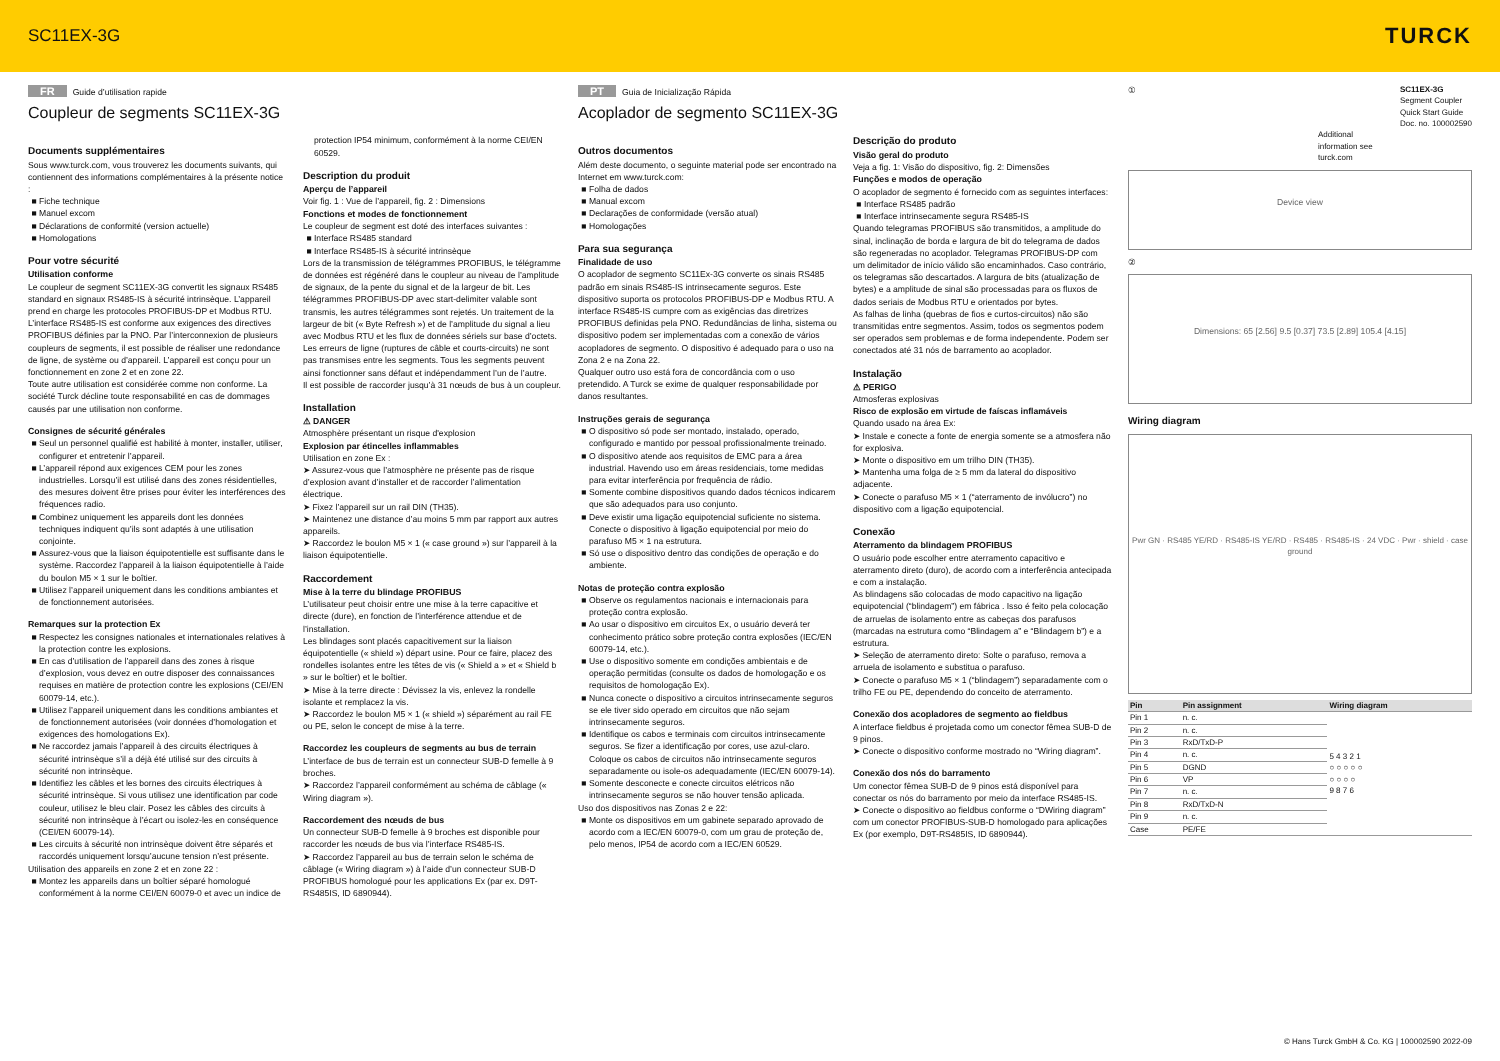SC11EX-3G TURCK
FR Guide d’utilisation rapide
Coupleur de segments SC11EX-3G
Documents supplémentaires
Sous www.turck.com, vous trouverez les documents suivants, qui contiennent des informations complémentaires à la présente notice :
Fiche technique
Manuel excom
Déclarations de conformité (version actuelle)
Homologations
Pour votre sécurité
Utilisation conforme
Le coupleur de segment SC11EX-3G convertit les signaux RS485 standard en signaux RS485-IS à sécurité intrinsèque. L’appareil prend en charge les protocoles PROFIBUS-DP et Modbus RTU. L’interface RS485-IS est conforme aux exigences des directives PROFIBUS définies par la PNO. Par l’interconnexion de plusieurs coupleurs de segments, il est possible de réaliser une redondance de ligne, de système ou d’appareil. L’appareil est conçu pour un fonctionnement en zone 2 et en zone 22.
Toute autre utilisation est considérée comme non conforme. La société Turck décline toute responsabilité en cas de dommages causés par une utilisation non conforme.
Consignes de sécurité générales
Seul un personnel qualifié est habilité à monter, installer, utiliser, configurer et entretenir l’appareil.
L’appareil répond aux exigences CEM pour les zones industrielles. Lorsqu’il est utilisé dans des zones résidentielles, des mesures doivent être prises pour éviter les interférences des fréquences radio.
Combinez uniquement les appareils dont les données techniques indiquent qu’ils sont adaptés à une utilisation conjointe.
Assurez-vous que la liaison équipotentielle est suffisante dans le système. Raccordez l’appareil à la liaison équipotentielle à l’aide du boulon M5 × 1 sur le boîtier.
Utilisez l’appareil uniquement dans les conditions ambiantes et de fonctionnement autorisées.
Remarques sur la protection Ex
Respectez les consignes nationales et internationales relatives à la protection contre les explosions.
En cas d’utilisation de l’appareil dans des zones à risque d’explosion, vous devez en outre disposer des connaissances requises en matière de protection contre les explosions (CEI/EN 60079-14, etc.).
Utilisez l’appareil uniquement dans les conditions ambiantes et de fonctionnement autorisées (voir données d’homologation et exigences des homologations Ex).
Ne raccordez jamais l’appareil à des circuits électriques à sécurité intrinsèque s’il a déjà été utilisé sur des circuits à sécurité non intrinsèque.
Identifiez les câbles et les bornes des circuits électriques à sécurité intrinsèque. Si vous utilisez une identification par code couleur, utilisez le bleu clair. Posez les câbles des circuits à sécurité non intrinsèque à l’écart ou isolez-les en conséquence (CEI/EN 60079-14).
Les circuits à sécurité non intrinsèque doivent être séparés et raccordés uniquement lorsqu’aucune tension n’est présente.
Utilisation des appareils en zone 2 et en zone 22 :
Montez les appareils dans un boîtier séparé homologué conformément à la norme CEI/EN 60079-0 et avec un indice de protection IP54 minimum, conformément à la norme CEI/EN 60529.
Description du produit
Aperçu de l’appareil
Voir fig. 1 : Vue de l’appareil, fig. 2 : Dimensions
Fonctions et modes de fonctionnement
Le coupleur de segment est doté des interfaces suivantes :
Interface RS485 standard
Interface RS485-IS à sécurité intrinsèque
Lors de la transmission de télégrammes PROFIBUS, le télégramme de données est régénéré dans le coupleur au niveau de l’amplitude de signaux, de la pente du signal et de la largeur de bit. Les télégrammes PROFIBUS-DP avec start-delimiter valable sont transmis, les autres télégrammes sont rejetés. Un traitement de la largeur de bit (« Byte Refresh ») et de l’amplitude du signal a lieu avec Modbus RTU et les flux de données sériels sur base d’octets.
Les erreurs de ligne (ruptures de câble et courts-circuits) ne sont pas transmises entre les segments. Tous les segments peuvent ainsi fonctionner sans défaut et indépendamment l’un de l’autre.
Il est possible de raccorder jusqu’à 31 nœuds de bus à un coupleur.
Installation
⚠ DANGER
Atmosphère présentant un risque d'explosion
Explosion par étincelles inflammables
Utilisation en zone Ex :
➤ Assurez-vous que l’atmosphère ne présente pas de risque d’explosion avant d’installer et de raccorder l’alimentation électrique.
➤ Fixez l’appareil sur un rail DIN (TH35).
➤ Maintenez une distance d’au moins 5 mm par rapport aux autres appareils.
➤ Raccordez le boulon M5 × 1 (« case ground ») sur l’appareil à la liaison équipotentielle.
Raccordement
Mise à la terre du blindage PROFIBUS
L’utilisateur peut choisir entre une mise à la terre capacitive et directe (dure), en fonction de l’interférence attendue et de l’installation.
Les blindages sont placés capacitivement sur la liaison équipotentielle (« shield ») départ usine. Pour ce faire, placez des rondelles isolantes entre les têtes de vis (« Shield a » et « Shield b » sur le boîtier) et le boîtier.
➤ Mise à la terre directe : Dévissez la vis, enlevez la rondelle isolante et remplacez la vis.
➤ Raccordez le boulon M5 × 1 (« shield ») séparément au rail FE ou PE, selon le concept de mise à la terre.
Raccordez les coupleurs de segments au bus de terrain
L’interface de bus de terrain est un connecteur SUB-D femelle à 9 broches.
➤ Raccordez l’appareil conformément au schéma de câblage (« Wiring diagram »).
Raccordement des nœuds de bus
Un connecteur SUB-D femelle à 9 broches est disponible pour raccorder les nœuds de bus via l’interface RS485-IS.
➤ Raccordez l’appareil au bus de terrain selon le schéma de câblage (« Wiring diagram ») à l’aide d’un connecteur SUB-D PROFIBUS homologué pour les applications Ex (par ex. D9T-RS485IS, ID 6890944).
PT Guia de Inicialização Rápida
Acoplador de segmento SC11EX-3G
Outros documentos
Além deste documento, o seguinte material pode ser encontrado na Internet em www.turck.com:
Folha de dados
Manual excom
Declarações de conformidade (versão atual)
Homologações
Para sua segurança
Finalidade de uso
O acoplador de segmento SC11Ex-3G converte os sinais RS485 padrão em sinais RS485-IS intrinsecamente seguros. Este dispositivo suporta os protocolos PROFIBUS-DP e Modbus RTU. A interface RS485-IS cumpre com as exigências das diretrizes PROFIBUS definidas pela PNO. Redundâncias de linha, sistema ou dispositivo podem ser implementadas com a conexão de vários acopladores de segmento. O dispositivo é adequado para o uso na Zona 2 e na Zona 22.
Qualquer outro uso está fora de concordância com o uso pretendido. A Turck se exime de qualquer responsabilidade por danos resultantes.
Instruções gerais de segurança
O dispositivo só pode ser montado, instalado, operado, configurado e mantido por pessoal profissionalmente treinado.
O dispositivo atende aos requisitos de EMC para a área industrial. Havendo uso em áreas residenciais, tome medidas para evitar interferência por frequência de rádio.
Somente combine dispositivos quando dados técnicos indicarem que são adequados para uso conjunto.
Deve existir uma ligação equipotencial suficiente no sistema. Conecte o dispositivo à ligação equipotencial por meio do parafuso M5 × 1 na estrutura.
Só use o dispositivo dentro das condições de operação e do ambiente.
Notas de proteção contra explosão
Observe os regulamentos nacionais e internacionais para proteção contra explosão.
Ao usar o dispositivo em circuitos Ex, o usuário deverá ter conhecimento prático sobre proteção contra explosões (IEC/EN 60079-14, etc.).
Use o dispositivo somente em condições ambientais e de operação permitidas (consulte os dados de homologação e os requisitos de homologação Ex).
Nunca conecte o dispositivo a circuitos intrinsecamente seguros se ele tiver sido operado em circuitos que não sejam intrinsecamente seguros.
Identifique os cabos e terminais com circuitos intrinsecamente seguros. Se fizer a identificação por cores, use azul-claro. Coloque os cabos de circuitos não intrinsecamente seguros separadamente ou isole-os adequadamente (IEC/EN 60079-14).
Somente desconecte e conecte circuitos elétricos não intrinsecamente seguros se não houver tensão aplicada.
Uso dos dispositivos nas Zonas 2 e 22:
Monte os dispositivos em um gabinete separado aprovado de acordo com a IEC/EN 60079-0, com um grau de proteção de, pelo menos, IP54 de acordo com a IEC/EN 60529.
Descrição do produto
Visão geral do produto
Veja a fig. 1: Visão do dispositivo, fig. 2: Dimensões
Funções e modos de operação
O acoplador de segmento é fornecido com as seguintes interfaces:
Interface RS485 padrão
Interface intrinsecamente segura RS485-IS
Quando telegramas PROFIBUS são transmitidos, a amplitude do sinal, inclinação de borda e largura de bit do telegrama de dados são regeneradas no acoplador. Telegramas PROFIBUS-DP com um delimitador de início válido são encaminhados. Caso contrário, os telegramas são descartados. A largura de bits (atualização de bytes) e a amplitude de sinal são processadas para os fluxos de dados seriais de Modbus RTU e orientados por bytes.
As falhas de linha (quebras de fios e curtos-circuitos) não são transmitidas entre segmentos. Assim, todos os segmentos podem ser operados sem problemas e de forma independente. Podem ser conectados até 31 nós de barramento ao acoplador.
Instalação
⚠ PERIGO
Atmosferas explosivas
Risco de explosão em virtude de faíscas inflamáveis
Quando usado na área Ex:
➤ Instale e conecte a fonte de energia somente se a atmosfera não for explosiva.
➤ Monte o dispositivo em um trilho DIN (TH35).
➤ Mantenha uma folga de ≥ 5 mm da lateral do dispositivo adjacente.
➤ Conecte o parafuso M5 × 1 (“aterramento de invólucro”) no dispositivo com a ligação equipotencial.
Conexão
Aterramento da blindagem PROFIBUS
O usuário pode escolher entre aterramento capacitivo e aterramento direto (duro), de acordo com a interferência antecipada e com a instalação.
As blindagens são colocadas de modo capacitivo na ligação equipotencial (“blindagem”) em fábrica . Isso é feito pela colocação de arruelas de isolamento entre as cabeças dos parafusos (marcadas na estrutura como “Blindagem a” e “Blindagem b”) e a estrutura.
➤ Seleção de aterramento direto: Solte o parafuso, remova a arruela de isolamento e substitua o parafuso.
➤ Conecte o parafuso M5 × 1 (“blindagem”) separadamente com o trilho FE ou PE, dependendo do conceito de aterramento.
Conexão dos acopladores de segmento ao fieldbus
A interface fieldbus é projetada como um conector fêmea SUB-D de 9 pinos.
➤ Conecte o dispositivo conforme mostrado no “Wiring diagram”.
Conexão dos nós do barramento
Um conector fêmea SUB-D de 9 pinos está disponível para conectar os nós do barramento por meio da interface RS485-IS.
➤ Conecte o dispositivo ao fieldbus conforme o “DWiring diagram” com um conector PROFIBUS-SUB-D homologado para aplicações Ex (por exemplo, D9T-RS485IS, ID 6890944).
① SC11EX-3G
Segment Coupler
Quick Start Guide
Doc. no. 100002590
Additional
information see
turck.com
Device view
②
Dimensions: 65 [2.56] 9.5 [0.37] 73.5 [2.89] 105.4 [4.15]
Wiring diagram
Pwr GN · RS485 YE/RD · RS485-IS YE/RD · RS485 · RS485-IS · 24 VDC · Pwr · shield · case ground
| Pin | Pin assignment | Wiring diagram |
| --- | --- | --- |
| Pin 1 | n. c. | 5 4 3 2 1 ○ ○ ○ ○ ○ ○ ○ ○ ○ 9 8 7 6 |
| Pin 2 | n. c. | |
| Pin 3 | RxD/TxD-P | |
| Pin 4 | n. c. | |
| Pin 5 | DGND | |
| Pin 6 | VP | |
| Pin 7 | n. c. | |
| Pin 8 | RxD/TxD-N | |
| Pin 9 | n. c. | |
| Case | PE/FE | |
© Hans Turck GmbH & Co. KG | 100002590 2022-09